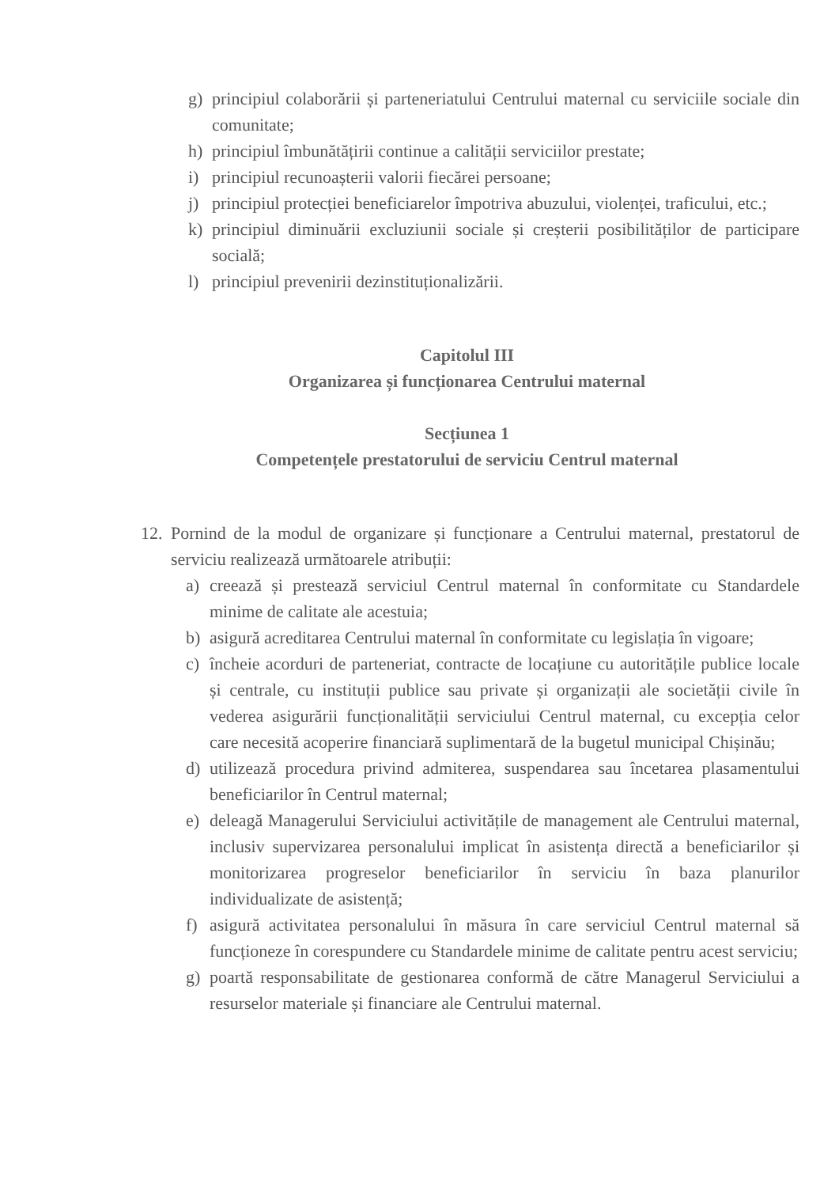g) principiul colaborării și parteneriatului Centrului maternal cu serviciile sociale din comunitate;
h) principiul îmbunătățirii continue a calității serviciilor prestate;
i) principiul recunoașterii valorii fiecărei persoane;
j) principiul protecției beneficiarelor împotriva abuzului, violenței, traficului, etc.;
k) principiul diminuării excluziunii sociale și creșterii posibilităților de participare socială;
l) principiul prevenirii dezinstituționalizării.
Capitolul III
Organizarea și funcționarea Centrului maternal
Secțiunea 1
Competențele prestatorului de serviciu Centrul maternal
12. Pornind de la modul de organizare și funcționare a Centrului maternal, prestatorul de serviciu realizează următoarele atribuții:
a) creează și prestează serviciul Centrul maternal în conformitate cu Standardele minime de calitate ale acestuia;
b) asigură acreditarea Centrului maternal în conformitate cu legislația în vigoare;
c) încheie acorduri de parteneriat, contracte de locațiune cu autoritățile publice locale și centrale, cu instituții publice sau private și organizații ale societății civile în vederea asigurării funcționalității serviciului Centrul maternal, cu excepția celor care necesită acoperire financiară suplimentară de la bugetul municipal Chișinău;
d) utilizează procedura privind admiterea, suspendarea sau încetarea plasamentului beneficiarilor în Centrul maternal;
e) deleagă Managerului Serviciului activitățile de management ale Centrului maternal, inclusiv supervizarea personalului implicat în asistența directă a beneficiarilor și monitorizarea progreselor beneficiarilor în serviciu în baza planurilor individualizate de asistență;
f) asigură activitatea personalului în măsura în care serviciul Centrul maternal să funcționeze în corespundere cu Standardele minime de calitate pentru acest serviciu;
g) poartă responsabilitate de gestionarea conformă de către Managerul Serviciului a resurselor materiale și financiare ale Centrului maternal.